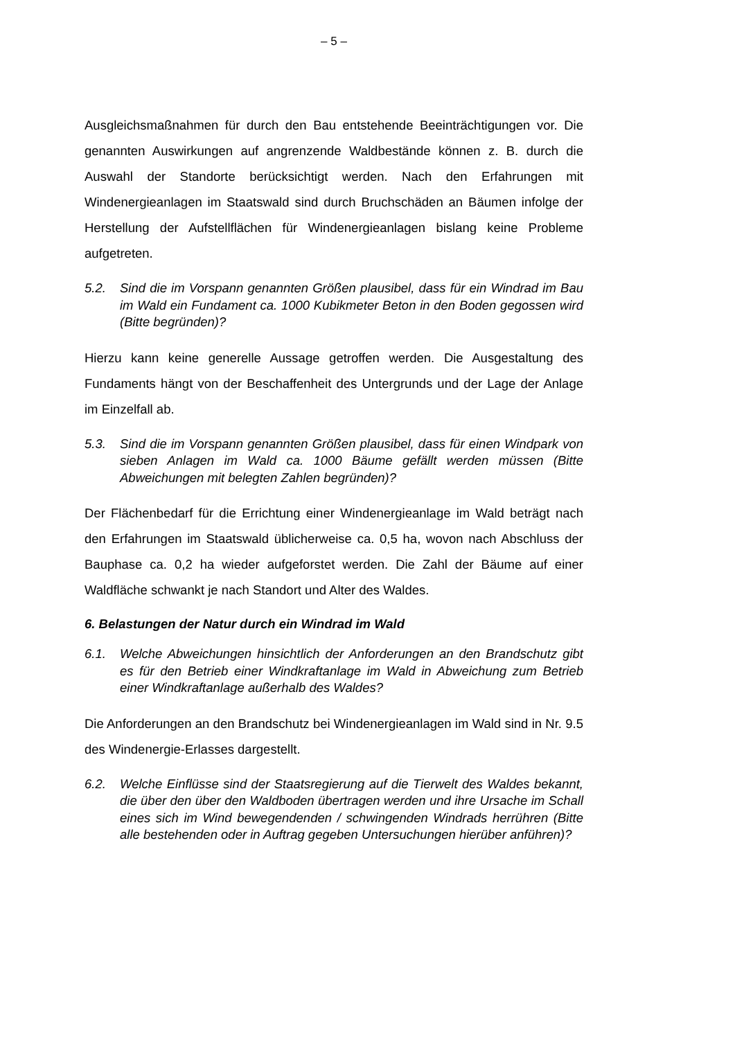– 5 –
Ausgleichsmaßnahmen für durch den Bau entstehende Beeinträchtigungen vor. Die genannten Auswirkungen auf angrenzende Waldbestände können z. B. durch die Auswahl der Standorte berücksichtigt werden. Nach den Erfahrungen mit Windenergieanlagen im Staatswald sind durch Bruchschäden an Bäumen infolge der Herstellung der Aufstellflächen für Windenergieanlagen bislang keine Probleme aufgetreten.
5.2. Sind die im Vorspann genannten Größen plausibel, dass für ein Windrad im Bau im Wald ein Fundament ca. 1000 Kubikmeter Beton in den Boden gegossen wird (Bitte begründen)?
Hierzu kann keine generelle Aussage getroffen werden. Die Ausgestaltung des Fundaments hängt von der Beschaffenheit des Untergrunds und der Lage der Anlage im Einzelfall ab.
5.3. Sind die im Vorspann genannten Größen plausibel, dass für einen Windpark von sieben Anlagen im Wald ca. 1000 Bäume gefällt werden müssen (Bitte Abweichungen mit belegten Zahlen begründen)?
Der Flächenbedarf für die Errichtung einer Windenergieanlage im Wald beträgt nach den Erfahrungen im Staatswald üblicherweise ca. 0,5 ha, wovon nach Abschluss der Bauphase ca. 0,2 ha wieder aufgeforstet werden. Die Zahl der Bäume auf einer Waldfläche schwankt je nach Standort und Alter des Waldes.
6. Belastungen der Natur durch ein Windrad im Wald
6.1. Welche Abweichungen hinsichtlich der Anforderungen an den Brandschutz gibt es für den Betrieb einer Windkraftanlage im Wald in Abweichung zum Betrieb einer Windkraftanlage außerhalb des Waldes?
Die Anforderungen an den Brandschutz bei Windenergieanlagen im Wald sind in Nr. 9.5 des Windenergie-Erlasses dargestellt.
6.2. Welche Einflüsse sind der Staatsregierung auf die Tierwelt des Waldes bekannt, die über den über den Waldboden übertragen werden und ihre Ursache im Schall eines sich im Wind bewegendenden / schwingenden Windrads herrühren (Bitte alle bestehenden oder in Auftrag gegeben Untersuchungen hierüber anführen)?